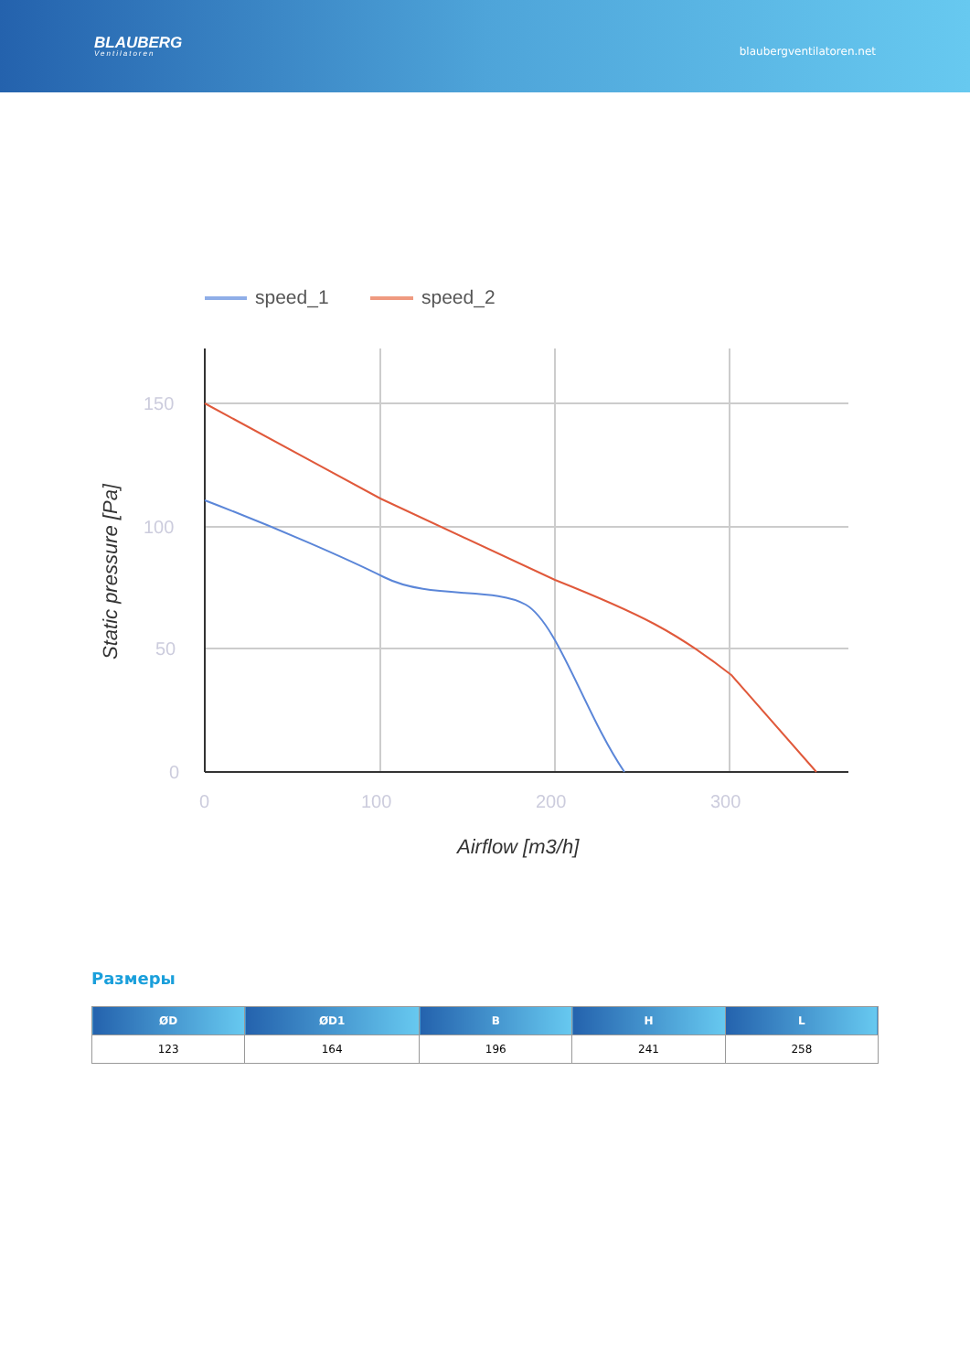BLAUBERG
Ventilatoren
blaubergventilatoren.net
speed_1
speed_2
150
100
50
0
0
100
200
300
Airflow [m3/h]
Static pressure [Pa]
Размеры
| ØD | ØD1 | B | H | L |
| --- | --- | --- | --- | --- |
| 123 | 164 | 196 | 241 | 258 |